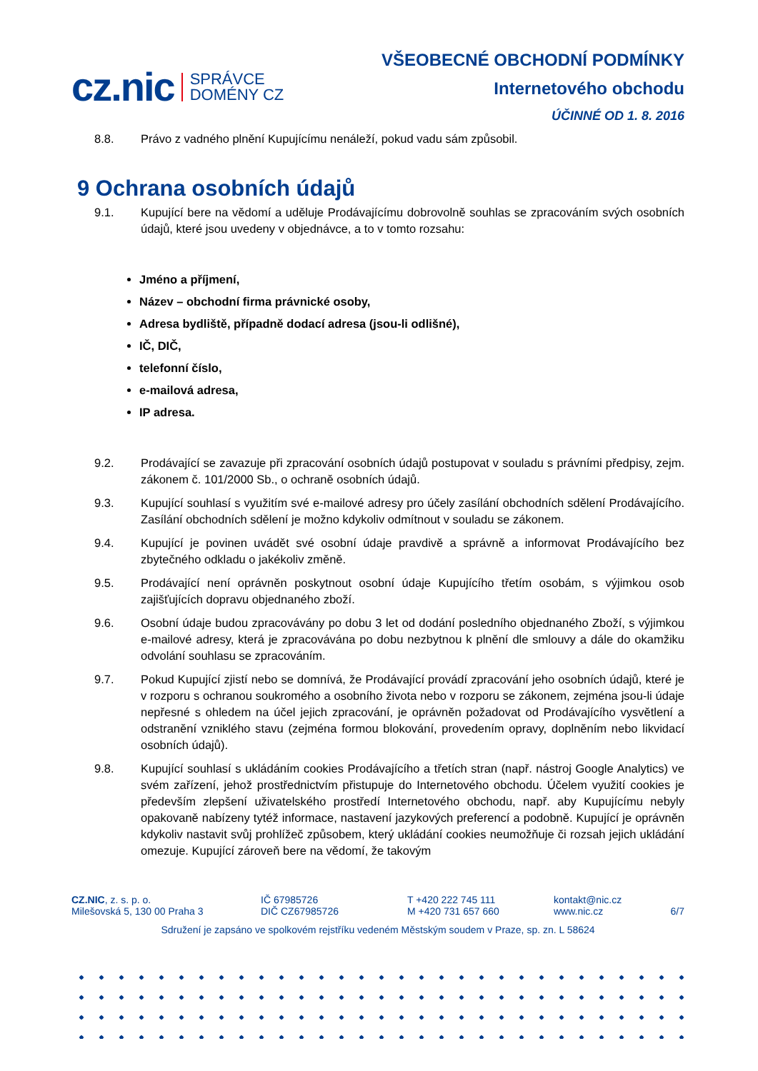cz.nic SPRÁVCE
DOMÉNY CZ
VŠEOBECNÉ OBCHODNÍ PODMÍNKY
Internetového obchodu
ÚČINNÉ OD 1. 8. 2016
8.8. Právo z vadného plnění Kupujícímu nenáleží, pokud vadu sám způsobil.
9 Ochrana osobních údajů
9.1. Kupující bere na vědomí a uděluje Prodávajícímu dobrovolně souhlas se zpracováním svých osobních údajů, které jsou uvedeny v objednávce, a to v tomto rozsahu:
Jméno a příjmení,
Název – obchodní firma právnické osoby,
Adresa bydliště, případně dodací adresa (jsou-li odlišné),
IČ, DIČ,
telefonní číslo,
e-mailová adresa,
IP adresa.
9.2. Prodávající se zavazuje při zpracování osobních údajů postupovat v souladu s právními předpisy, zejm. zákonem č. 101/2000 Sb., o ochraně osobních údajů.
9.3. Kupující souhlasí s využitím své e-mailové adresy pro účely zasílání obchodních sdělení Prodávajícího. Zasílání obchodních sdělení je možno kdykoliv odmítnout v souladu se zákonem.
9.4. Kupující je povinen uvádět své osobní údaje pravdivě a správně a informovat Prodávajícího bez zbytečného odkladu o jakékoliv změně.
9.5. Prodávající není oprávněn poskytnout osobní údaje Kupujícího třetím osobám, s výjimkou osob zajišťujících dopravu objednaného zboží.
9.6. Osobní údaje budou zpracovávány po dobu 3 let od dodání posledního objednaného Zboží, s výjimkou e-mailové adresy, která je zpracovávána po dobu nezbytnou k plnění dle smlouvy a dále do okamžiku odvolání souhlasu se zpracováním.
9.7. Pokud Kupující zjistí nebo se domnívá, že Prodávající provádí zpracování jeho osobních údajů, které je v rozporu s ochranou soukromého a osobního života nebo v rozporu se zákonem, zejména jsou-li údaje nepřesné s ohledem na účel jejich zpracování, je oprávněn požadovat od Prodávajícího vysvětlení a odstranění vzniklého stavu (zejména formou blokování, provedením opravy, doplněním nebo likvidací osobních údajů).
9.8. Kupující souhlasí s ukládáním cookies Prodávajícího a třetích stran (např. nástroj Google Analytics) ve svém zařízení, jehož prostřednictvím přistupuje do Internetového obchodu. Účelem využití cookies je především zlepšení uživatelského prostředí Internetového obchodu, např. aby Kupujícímu nebyly opakovaně nabízeny tytéž informace, nastavení jazykových preferencí a podobně. Kupující je oprávněn kdykoliv nastavit svůj prohlížeč způsobem, který ukládání cookies neumožňuje či rozsah jejich ukládání omezuje. Kupující zároveň bere na vědomí, že takovým
CZ.NIC, z. s. p. o.
Milešovská 5, 130 00 Praha 3 IČ 67985726
DIČ CZ67985726 T +420 222 745 111
M +420 731 657 660 kontakt@nic.cz
www.nic.cz
6/7
Sdružení je zapsáno ve spolkovém rejstříku vedeném Městským soudem v Praze, sp. zn. L 58624